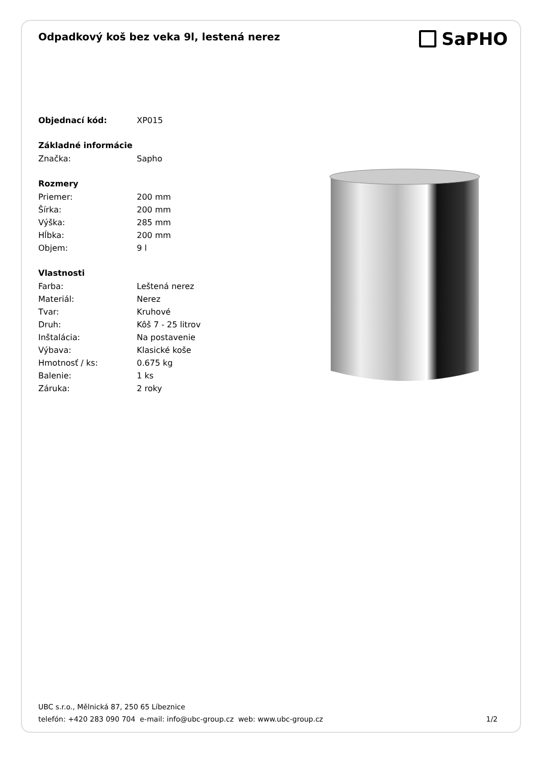Odpadkový koš bez veka 9l, lestená nerez
SaPHO
| Objednací kód: | XP015 |
| Základné informácie | |
| Značka: | Sapho |
| Rozmery | |
| Priemer: | 200 mm |
| Šírka: | 200 mm |
| Výška: | 285 mm |
| Hĺbka: | 200 mm |
| Objem: | 9 l |
| Vlastnosti | |
| Farba: | Leštená nerez |
| Materiál: | Nerez |
| Tvar: | Kruhové |
| Druh: | Kôš 7 - 25 litrov |
| Inštalácia: | Na postavenie |
| Výbava: | Klasické koše |
| Hmotnosť / ks: | 0.675 kg |
| Balenie: | 1 ks |
| Záruka: | 2 roky |
UBC s.r.o., Mělnická 87, 250 65 Líbeznice
telefón: +420 283 090 704 e-mail: info@ubc-group.cz web: www.ubc-group.cz 1/2